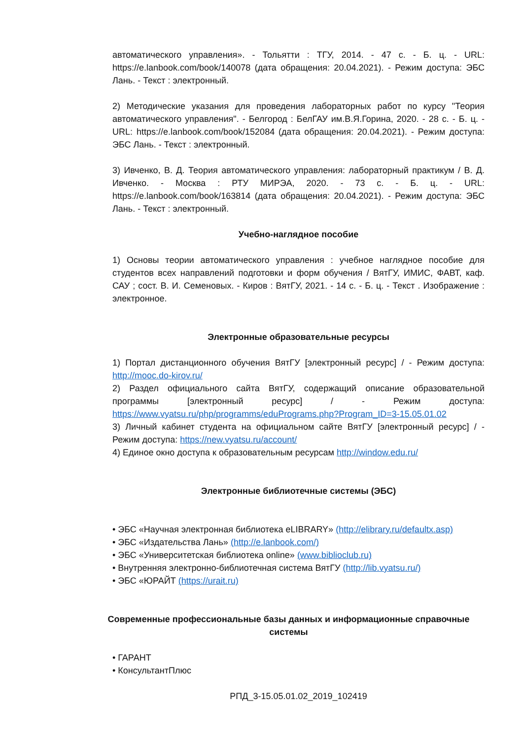автоматического управления». - Тольятти : ТГУ, 2014. - 47 с. - Б. ц. - URL: https://e.lanbook.com/book/140078 (дата обращения: 20.04.2021). - Режим доступа: ЭБС Лань. - Текст : электронный.
2) Методические указания для проведения лабораторных работ по курсу "Теория автоматического управления". - Белгород : БелГАУ им.В.Я.Горина, 2020. - 28 с. - Б. ц. - URL: https://e.lanbook.com/book/152084 (дата обращения: 20.04.2021). - Режим доступа: ЭБС Лань. - Текст : электронный.
3) Ивченко, В. Д. Теория автоматического управления: лабораторный практикум / В. Д. Ивченко. - Москва : РТУ МИРЭА, 2020. - 73 с. - Б. ц. - URL: https://e.lanbook.com/book/163814 (дата обращения: 20.04.2021). - Режим доступа: ЭБС Лань. - Текст : электронный.
Учебно-наглядное пособие
1) Основы теории автоматического управления : учебное наглядное пособие для студентов всех направлений подготовки и форм обучения / ВятГУ, ИМИС, ФАВТ, каф. САУ ; сост. В. И. Семеновых. - Киров : ВятГУ, 2021. - 14 с. - Б. ц. - Текст . Изображение : электронное.
Электронные образовательные ресурсы
1) Портал дистанционного обучения ВятГУ [электронный ресурс] / - Режим доступа: http://mooc.do-kirov.ru/
2) Раздел официального сайта ВятГУ, содержащий описание образовательной программы [электронный ресурс] / - Режим доступа: https://www.vyatsu.ru/php/programms/eduPrograms.php?Program_ID=3-15.05.01.02
3) Личный кабинет студента на официальном сайте ВятГУ [электронный ресурс] / - Режим доступа: https://new.vyatsu.ru/account/
4) Единое окно доступа к образовательным ресурсам http://window.edu.ru/
Электронные библиотечные системы (ЭБС)
• ЭБС «Научная электронная библиотека eLIBRARY» (http://elibrary.ru/defaultx.asp)
• ЭБС «Издательства Лань» (http://e.lanbook.com/)
• ЭБС «Университетская библиотека online» (www.biblioclub.ru)
• Внутренняя электронно-библиотечная система ВятГУ (http://lib.vyatsu.ru/)
• ЭБС «ЮРАЙТ (https://urait.ru)
Современные профессиональные базы данных и информационные справочные системы
• ГАРАНТ
• КонсультантПлюс
РПД_3-15.05.01.02_2019_102419